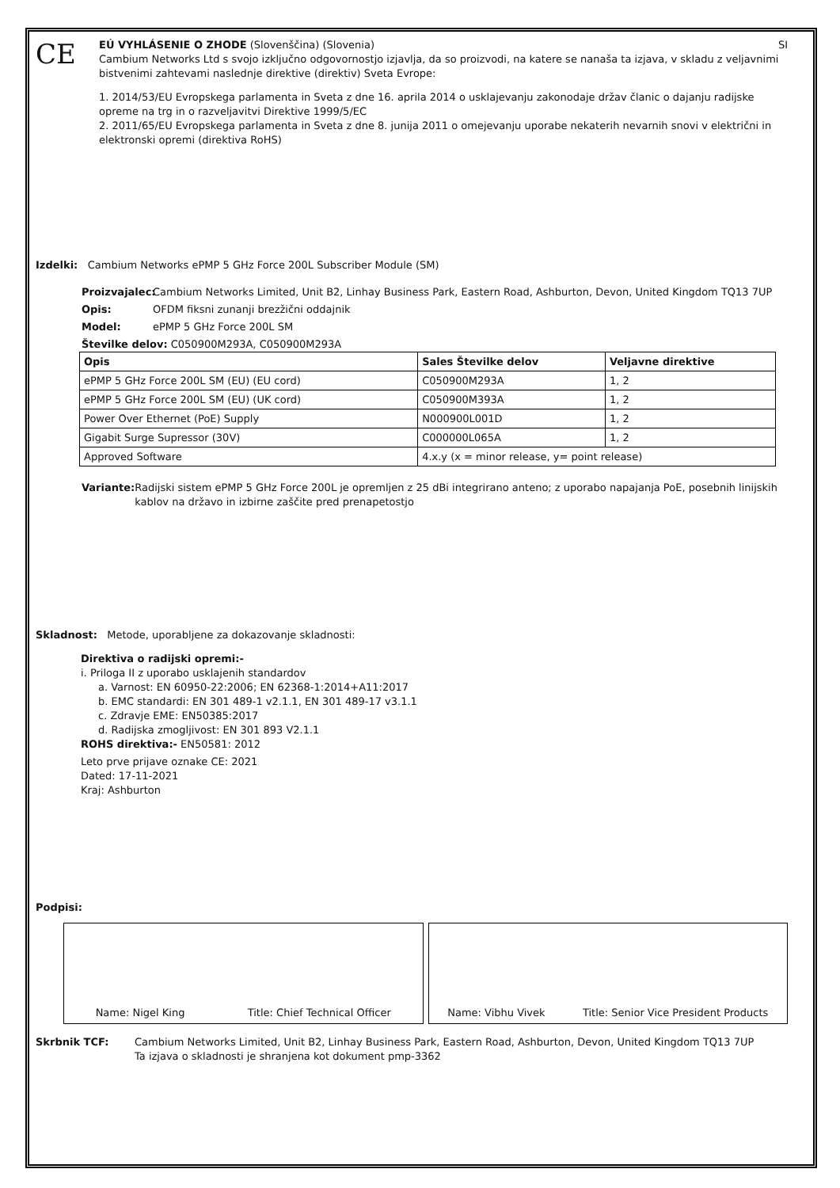CE
EÚ VYHLÁSENIE O ZHODE (Slovenščina) (Slovenia) SI
Cambium Networks Ltd s svojo izključno odgovornostjo izjavlja, da so proizvodi, na katere se nanaša ta izjava, v skladu z veljavnimi bistvenimi zahtevami naslednje direktive (direktiv) Sveta Evrope:
1. 2014/53/EU Evropskega parlamenta in Sveta z dne 16. aprila 2014 o usklajevanju zakonodaje držav članic o dajanju radijske opreme na trg in o razveljavitvi Direktive 1999/5/EC
2. 2011/65/EU Evropskega parlamenta in Sveta z dne 8. junija 2011 o omejevanju uporabe nekaterih nevarnih snovi v električni in elektronski opremi (direktiva RoHS)
Izdelki: Cambium Networks ePMP 5 GHz Force 200L Subscriber Module (SM)
Proizvajalec:
Cambium Networks Limited, Unit B2, Linhay Business Park, Eastern Road, Ashburton, Devon, United Kingdom TQ13 7UP
Opis: OFDM fiksni zunanji brezžični oddajnik
Model: ePMP 5 GHz Force 200L SM
Številke delov: C050900M293A, C050900M293A
| Opis | Sales Številke delov | Veljavne direktive |
| --- | --- | --- |
| ePMP 5 GHz Force 200L SM (EU) (EU cord) | C050900M293A | 1, 2 |
| ePMP 5 GHz Force 200L SM (EU) (UK cord) | C050900M393A | 1, 2 |
| Power Over Ethernet (PoE) Supply | N000900L001D | 1, 2 |
| Gigabit Surge Supressor (30V) | C000000L065A | 1, 2 |
| Approved Software | 4.x.y (x = minor release, y= point release) | |
Variante: Radijski sistem ePMP 5 GHz Force 200L je opremljen z 25 dBi integrirano anteno; z uporabo napajanja PoE, posebnih linijskih kablov na državo in izbirne zaščite pred prenapetostjo
Skladnost: Metode, uporabljene za dokazovanje skladnosti:
Direktiva o radijski opremi:-
i. Priloga II z uporabo usklajenih standardov
a. Varnost: EN 60950-22:2006; EN 62368-1:2014+A11:2017
b. EMC standardi: EN 301 489-1 v2.1.1, EN 301 489-17 v3.1.1
c. Zdravje EME: EN50385:2017
d. Radijska zmogljivost: EN 301 893 V2.1.1
ROHS direktiva:- EN50581: 2012
Leto prve prijave oznake CE: 2021
Dated: 17-11-2021
Kraj: Ashburton
Podpisi:
Name: Nigel King Title: Chief Technical Officer
Name: Vibhu Vivek Title: Senior Vice President Products
Skrbnik TCF: Cambium Networks Limited, Unit B2, Linhay Business Park, Eastern Road, Ashburton, Devon, United Kingdom TQ13 7UP
Ta izjava o skladnosti je shranjena kot dokument pmp-3362